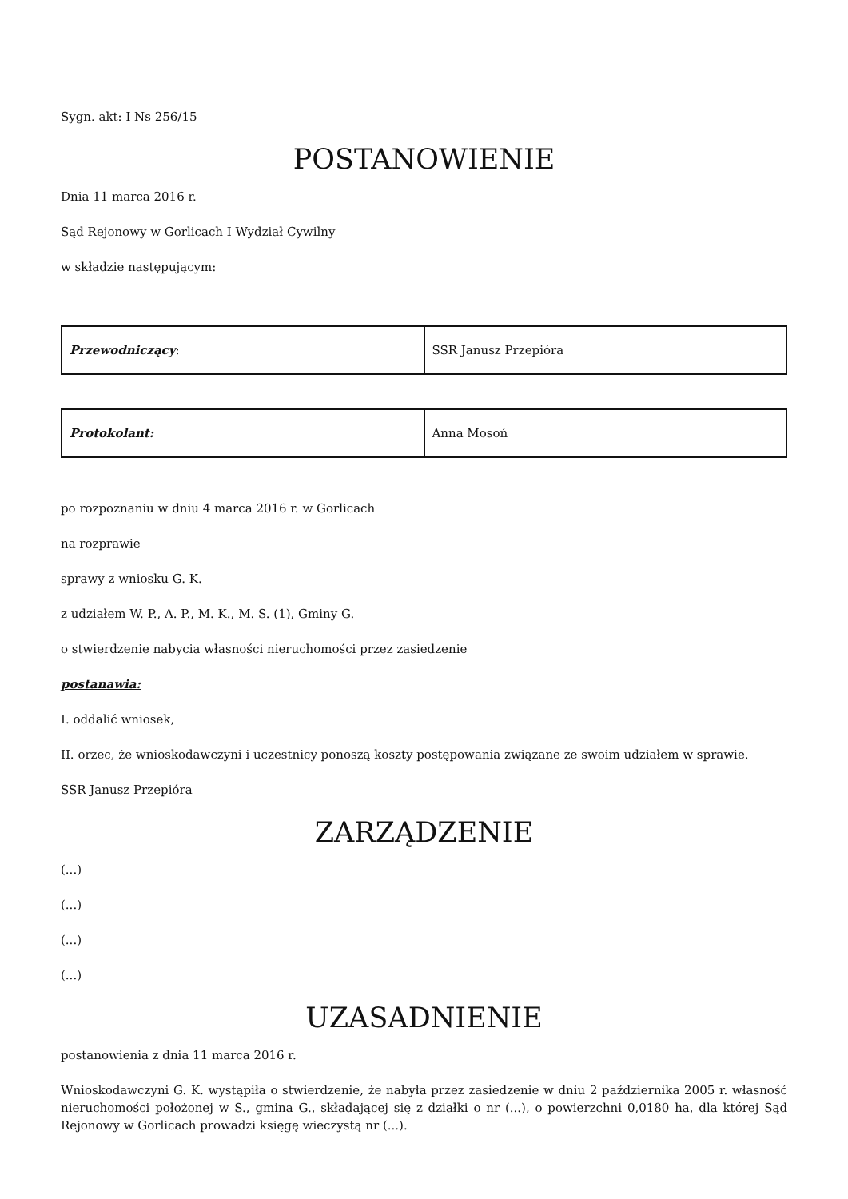Sygn. akt: I Ns 256/15
POSTANOWIENIE
Dnia 11 marca 2016 r.
Sąd Rejonowy w Gorlicach I Wydział Cywilny
w składzie następującym:
| Przewodniczący : | SSR Janusz Przepióra |
| Protokolant: | Anna Mosoń |
po rozpoznaniu w dniu 4 marca 2016 r. w Gorlicach
na rozprawie
sprawy z wniosku G. K.
z udziałem W. P., A. P., M. K., M. S. (1), Gminy G.
o stwierdzenie nabycia własności nieruchomości przez zasiedzenie
postanawia:
I. oddalić wniosek,
II. orzec, że wnioskodawczyni i uczestnicy ponoszą koszty postępowania związane ze swoim udziałem w sprawie.
SSR Janusz Przepióra
ZARZĄDZENIE
(...)
(...)
(...)
(...)
UZASADNIENIE
postanowienia z dnia 11 marca 2016 r.
Wnioskodawczyni G. K. wystąpiła o stwierdzenie, że nabyła przez zasiedzenie w dniu 2 października 2005 r. własność nieruchomości położonej w S., gmina G., składającej się z działki o nr (...), o powierzchni 0,0180 ha, dla której Sąd Rejonowy w Gorlicach prowadzi księgę wieczystą nr (...).